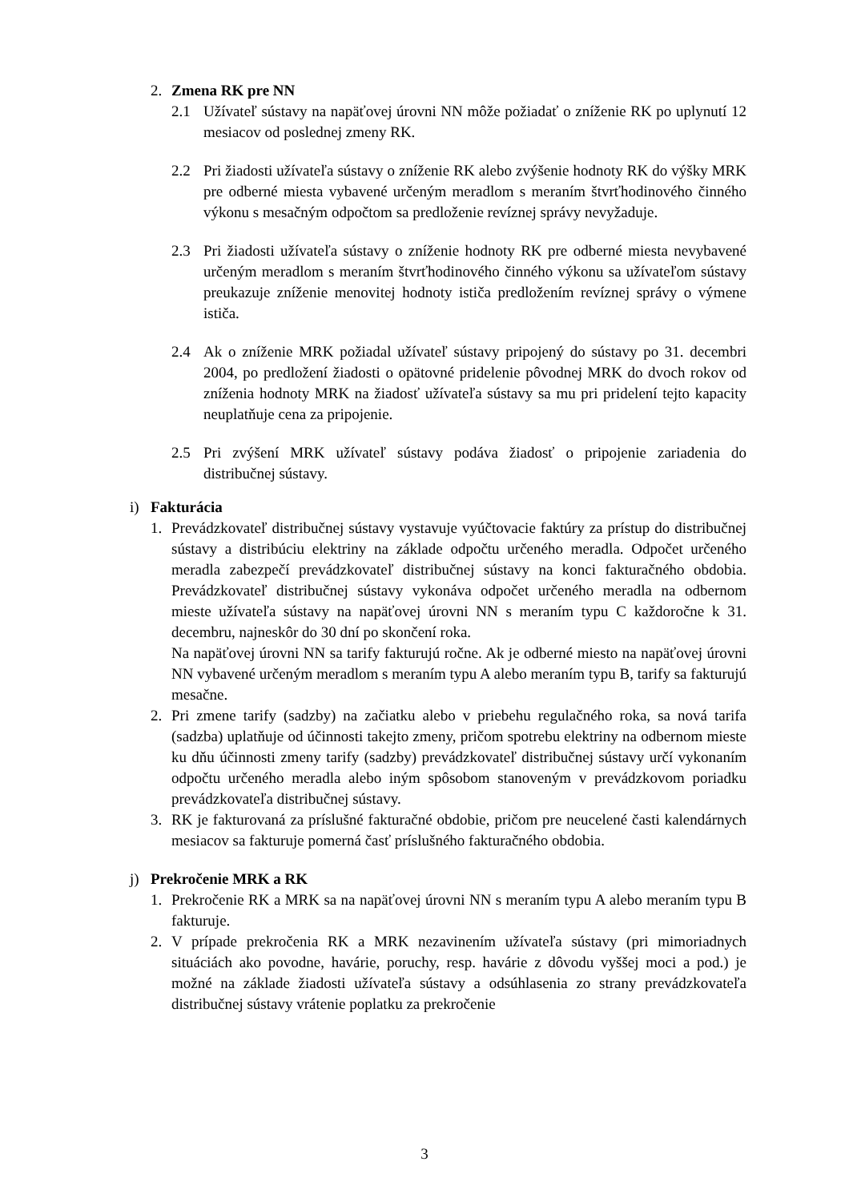2. Zmena RK pre NN
2.1 Užívateľ sústavy na napäťovej úrovni NN môže požiadať o zníženie RK po uplynutí 12 mesiacov od poslednej zmeny RK.
2.2 Pri žiadosti užívateľa sústavy o zníženie RK alebo zvýšenie hodnoty RK do výšky MRK pre odberné miesta vybavené určeným meradlom s meraním štvrťhodinového činného výkonu s mesačným odpočtom sa predloženie revíznej správy nevyžaduje.
2.3 Pri žiadosti užívateľa sústavy o zníženie hodnoty RK pre odberné miesta nevybavené určeným meradlom s meraním štvrťhodinového činného výkonu sa užívateľom sústavy preukazuje zníženie menovitej hodnoty ističa predložením revíznej správy o výmene ističa.
2.4 Ak o zníženie MRK požiadal užívateľ sústavy pripojený do sústavy po 31. decembri 2004, po predložení žiadosti o opätovné pridelenie pôvodnej MRK do dvoch rokov od zníženia hodnoty MRK na žiadosť užívateľa sústavy sa mu pri pridelení tejto kapacity neuplatňuje cena za pripojenie.
2.5 Pri zvýšení MRK užívateľ sústavy podáva žiadosť o pripojenie zariadenia do distribučnej sústavy.
i) Fakturácia
1. Prevádzkovateľ distribučnej sústavy vystavuje vyúčtovacie faktúry za prístup do distribučnej sústavy a distribúciu elektriny na základe odpočtu určeného meradla. Odpočet určeného meradla zabezpečí prevádzkovateľ distribučnej sústavy na konci fakturačného obdobia. Prevádzkovateľ distribučnej sústavy vykonáva odpočet určeného meradla na odbernom mieste užívateľa sústavy na napäťovej úrovni NN s meraním typu C každoročne k 31. decembru, najneskôr do 30 dní po skončení roka.
Na napäťovej úrovni NN sa tarify fakturujú ročne. Ak je odberné miesto na napäťovej úrovni NN vybavené určeným meradlom s meraním typu A alebo meraním typu B, tarify sa fakturujú mesačne.
2. Pri zmene tarify (sadzby) na začiatku alebo v priebehu regulačného roka, sa nová tarifa (sadzba) uplatňuje od účinnosti takejto zmeny, pričom spotrebu elektriny na odbernom mieste ku dňu účinnosti zmeny tarify (sadzby) prevádzkovateľ distribučnej sústavy určí vykonaním odpočtu určeného meradla alebo iným spôsobom stanoveným v prevádzkovom poriadku prevádzkovateľa distribučnej sústavy.
3. RK je fakturovaná za príslušné fakturačné obdobie, pričom pre neucelené časti kalendárnych mesiacov sa fakturuje pomerná časť príslušného fakturačného obdobia.
j) Prekročenie MRK a RK
1. Prekročenie RK a MRK sa na napäťovej úrovni NN s meraním typu A alebo meraním typu B fakturuje.
2. V prípade prekročenia RK a MRK nezavinením užívateľa sústavy (pri mimoriadnych situáciách ako povodne, havárie, poruchy, resp. havárie z dôvodu vyššej moci a pod.) je možné na základe žiadosti užívateľa sústavy a odsúhlasenia zo strany prevádzkovateľa distribučnej sústavy vrátenie poplatku za prekročenie
3